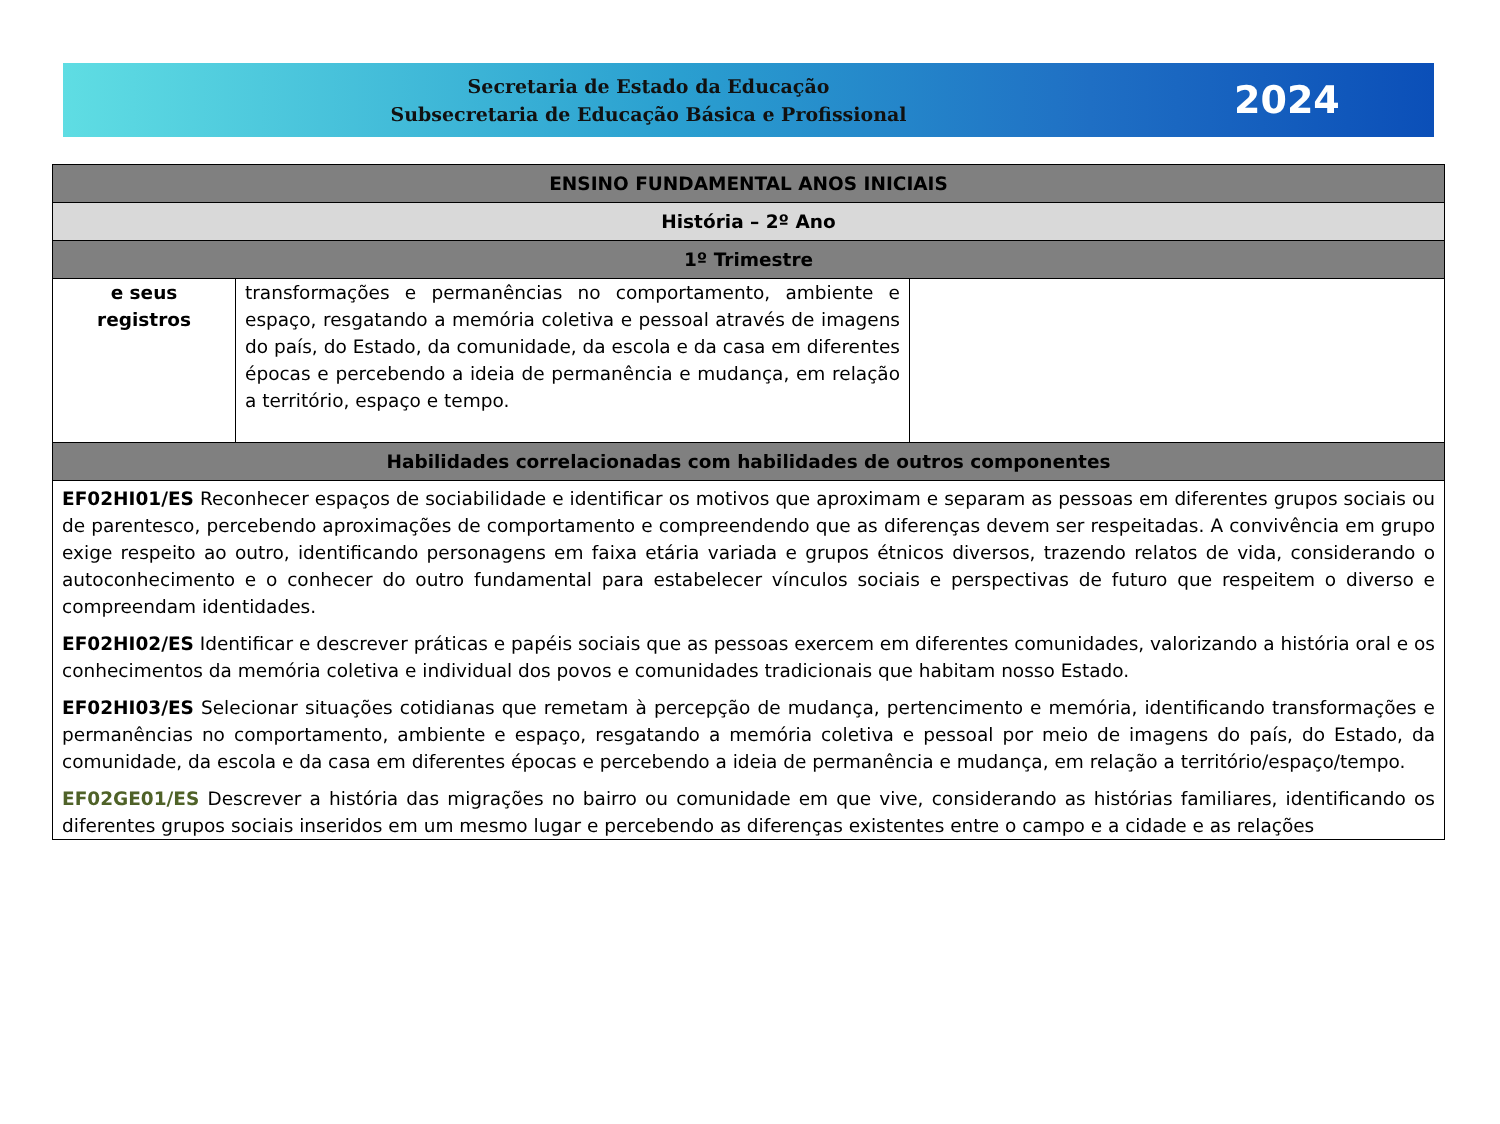Secretaria de Estado da Educação
Subsecretaria de Educação Básica e Profissional
2024
| ENSINO FUNDAMENTAL ANOS INICIAIS | | |
| --- | --- | --- |
| História – 2º Ano | | |
| 1º Trimestre | | |
| e seus registros | transformações e permanências no comportamento, ambiente e espaço, resgatando a memória coletiva e pessoal através de imagens do país, do Estado, da comunidade, da escola e da casa em diferentes épocas e percebendo a ideia de permanência e mudança, em relação a território, espaço e tempo. | |
| Habilidades correlacionadas com habilidades de outros componentes | | |
| EF02HI01/ES Reconhecer espaços de sociabilidade e identificar os motivos que aproximam e separam as pessoas em diferentes grupos sociais ou de parentesco, percebendo aproximações de comportamento e compreendendo que as diferenças devem ser respeitadas. A convivência em grupo exige respeito ao outro, identificando personagens em faixa etária variada e grupos étnicos diversos, trazendo relatos de vida, considerando o autoconhecimento e o conhecer do outro fundamental para estabelecer vínculos sociais e perspectivas de futuro que respeitem o diverso e compreendam identidades. EF02HI02/ES Identificar e descrever práticas e papéis sociais que as pessoas exercem em diferentes comunidades, valorizando a história oral e os conhecimentos da memória coletiva e individual dos povos e comunidades tradicionais que habitam nosso Estado. EF02HI03/ES Selecionar situações cotidianas que remetam à percepção de mudança, pertencimento e memória, identificando transformações e permanências no comportamento, ambiente e espaço, resgatando a memória coletiva e pessoal por meio de imagens do país, do Estado, da comunidade, da escola e da casa em diferentes épocas e percebendo a ideia de permanência e mudança, em relação a território/espaço/tempo. EF02GE01/ES Descrever a história das migrações no bairro ou comunidade em que vive, considerando as histórias familiares, identificando os diferentes grupos sociais inseridos em um mesmo lugar e percebendo as diferenças existentes entre o campo e a cidade e as relações | | |